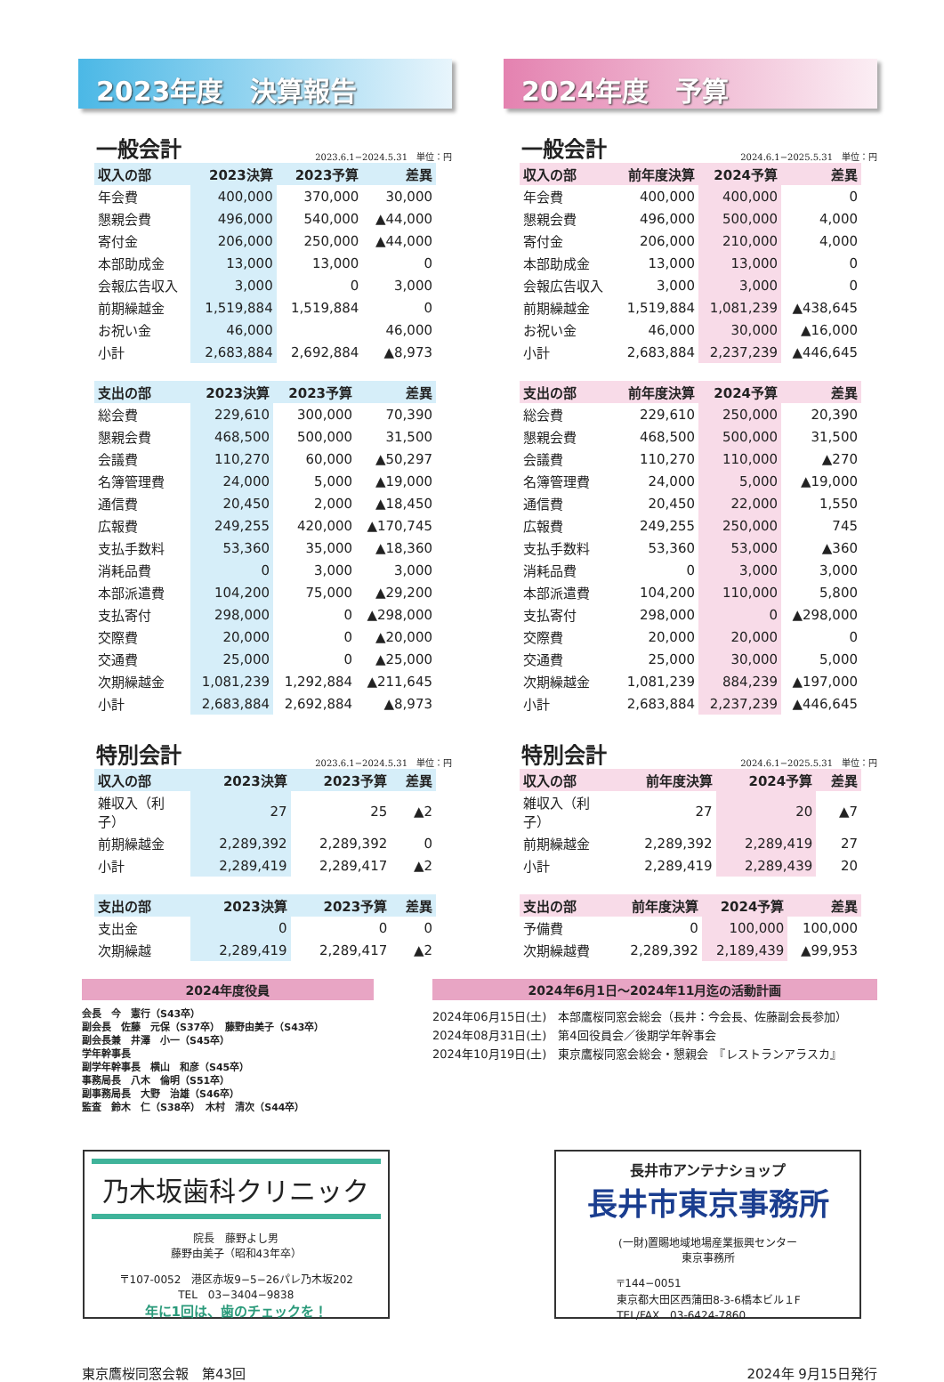2023年度　決算報告
一般会計 2023.6.1−2024.5.31　単位：円
| 収入の部 | 2023決算 | 2023予算 | 差異 |
| --- | --- | --- | --- |
| 年会費 | 400,000 | 370,000 | 30,000 |
| 懇親会費 | 496,000 | 540,000 | ▲44,000 |
| 寄付金 | 206,000 | 250,000 | ▲44,000 |
| 本部助成金 | 13,000 | 13,000 | 0 |
| 会報広告収入 | 3,000 | 0 | 3,000 |
| 前期繰越金 | 1,519,884 | 1,519,884 | 0 |
| お祝い金 | 46,000 | | 46,000 |
| 小計 | 2,683,884 | 2,692,884 | ▲8,973 |
| 支出の部 | 2023決算 | 2023予算 | 差異 |
| --- | --- | --- | --- |
| 総会費 | 229,610 | 300,000 | 70,390 |
| 懇親会費 | 468,500 | 500,000 | 31,500 |
| 会議費 | 110,270 | 60,000 | ▲50,297 |
| 名簿管理費 | 24,000 | 5,000 | ▲19,000 |
| 通信費 | 20,450 | 2,000 | ▲18,450 |
| 広報費 | 249,255 | 420,000 | ▲170,745 |
| 支払手数料 | 53,360 | 35,000 | ▲18,360 |
| 消耗品費 | 0 | 3,000 | 3,000 |
| 本部派遣費 | 104,200 | 75,000 | ▲29,200 |
| 支払寄付 | 298,000 | 0 | ▲298,000 |
| 交際費 | 20,000 | 0 | ▲20,000 |
| 交通費 | 25,000 | 0 | ▲25,000 |
| 次期繰越金 | 1,081,239 | 1,292,884 | ▲211,645 |
| 小計 | 2,683,884 | 2,692,884 | ▲8,973 |
特別会計 2023.6.1−2024.5.31　単位：円
| 収入の部 | 2023決算 | 2023予算 | 差異 |
| --- | --- | --- | --- |
| 雑収入（利子） | 27 | 25 | ▲2 |
| 前期繰越金 | 2,289,392 | 2,289,392 | 0 |
| 小計 | 2,289,419 | 2,289,417 | ▲2 |
| 支出の部 | 2023決算 | 2023予算 | 差異 |
| --- | --- | --- | --- |
| 支出金 | 0 | 0 | 0 |
| 次期繰越 | 2,289,419 | 2,289,417 | ▲2 |
2024年度　予算
一般会計 2024.6.1−2025.5.31　単位：円
| 収入の部 | 前年度決算 | 2024予算 | 差異 |
| --- | --- | --- | --- |
| 年会費 | 400,000 | 400,000 | 0 |
| 懇親会費 | 496,000 | 500,000 | 4,000 |
| 寄付金 | 206,000 | 210,000 | 4,000 |
| 本部助成金 | 13,000 | 13,000 | 0 |
| 会報広告収入 | 3,000 | 3,000 | 0 |
| 前期繰越金 | 1,519,884 | 1,081,239 | ▲438,645 |
| お祝い金 | 46,000 | 30,000 | ▲16,000 |
| 小計 | 2,683,884 | 2,237,239 | ▲446,645 |
| 支出の部 | 前年度決算 | 2024予算 | 差異 |
| --- | --- | --- | --- |
| 総会費 | 229,610 | 250,000 | 20,390 |
| 懇親会費 | 468,500 | 500,000 | 31,500 |
| 会議費 | 110,270 | 110,000 | ▲270 |
| 名簿管理費 | 24,000 | 5,000 | ▲19,000 |
| 通信費 | 20,450 | 22,000 | 1,550 |
| 広報費 | 249,255 | 250,000 | 745 |
| 支払手数料 | 53,360 | 53,000 | ▲360 |
| 消耗品費 | 0 | 3,000 | 3,000 |
| 本部派遣費 | 104,200 | 110,000 | 5,800 |
| 支払寄付 | 298,000 | 0 | ▲298,000 |
| 交際費 | 20,000 | 20,000 | 0 |
| 交通費 | 25,000 | 30,000 | 5,000 |
| 次期繰越金 | 1,081,239 | 884,239 | ▲197,000 |
| 小計 | 2,683,884 | 2,237,239 | ▲446,645 |
特別会計 2024.6.1−2025.5.31　単位：円
| 収入の部 | 前年度決算 | 2024予算 | 差異 |
| --- | --- | --- | --- |
| 雑収入（利子） | 27 | 20 | ▲7 |
| 前期繰越金 | 2,289,392 | 2,289,419 | 27 |
| 小計 | 2,289,419 | 2,289,439 | 20 |
| 支出の部 | 前年度決算 | 2024予算 | 差異 |
| --- | --- | --- | --- |
| 予備費 | 0 | 100,000 | 100,000 |
| 次期繰越費 | 2,289,392 | 2,189,439 | ▲99,953 |
2024年度役員
会長　今　憲行（S43卒）
副会長　佐藤　元保（S37卒）　藤野由美子（S43卒）
副会長兼　井澤　小一（S45卒）
学年幹事長
副学年幹事長　横山　和彦（S45卒）
事務局長　八木　倫明（S51卒）
副事務局長　大野　治雄（S46卒）
監査　鈴木　仁（S38卒）　木村　清次（S44卒）
2024年6月1日〜2024年11月迄の活動計画
2024年06月15日(土)　本部鷹桜同窓会総会（長井：今会長、佐藤副会長参加）
2024年08月31日(土)　第4回役員会／後期学年幹事会
2024年10月19日(土)　東京鷹桜同窓会総会・懇親会　『レストランアラスカ』
乃木坂歯科クリニック
院長　藤野よし男
藤野由美子（昭和43年卒）
〒107-0052　港区赤坂9−5−26パレ乃木坂202
TEL　03−3404−9838
年に1回は、歯のチェックを！
長井市アンテナショップ
長井市東京事務所
(一財)置賜地域地場産業振興センター
東京事務所
〒144−0051
東京都大田区西蒲田8-3-6橋本ビル１F
TEL/FAX　03-6424-7860
東京鷹桜同窓会報　第43回 2024年 9月15日発行